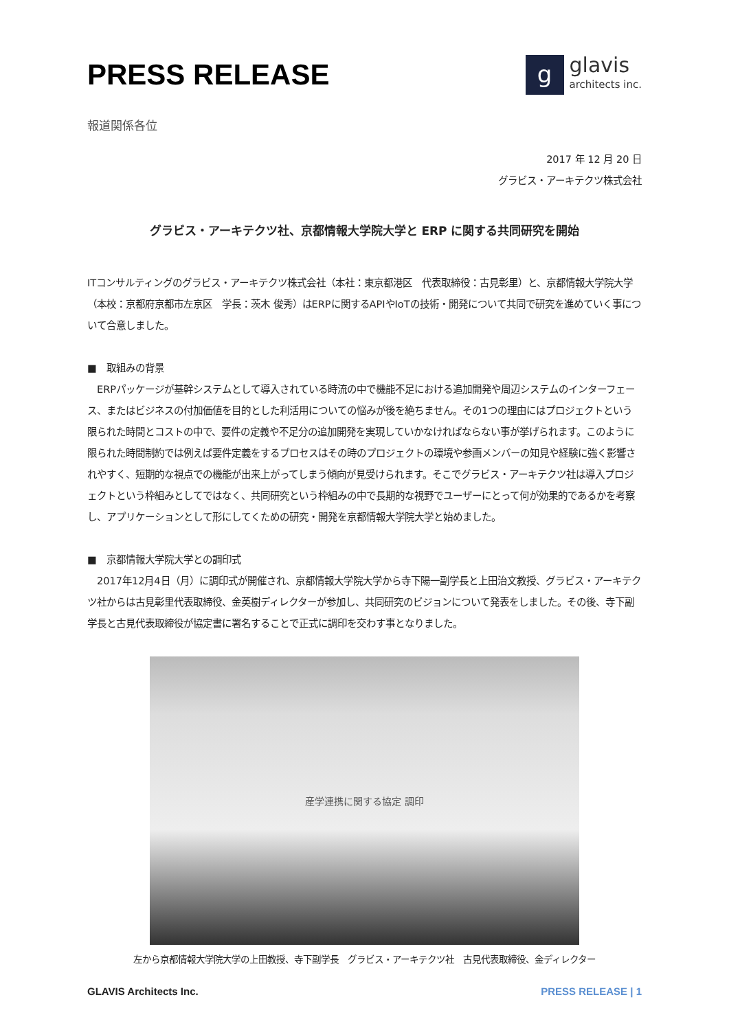PRESS RELEASE
g
glavis
architects inc.
報道関係各位
2017 年 12 月 20 日
グラビス・アーキテクツ株式会社
グラビス・アーキテクツ社、京都情報大学院大学と ERP に関する共同研究を開始
ITコンサルティングのグラビス・アーキテクツ株式会社（本社：東京都港区　代表取締役：古見彰里）と、京都情報大学院大学（本校：京都府京都市左京区　学長：茨木 俊秀）はERPに関するAPIやIoTの技術・開発について共同で研究を進めていく事について合意しました。
■　取組みの背景
　ERPパッケージが基幹システムとして導入されている時流の中で機能不足における追加開発や周辺システムのインターフェース、またはビジネスの付加価値を目的とした利活用についての悩みが後を絶ちません。その1つの理由にはプロジェクトという限られた時間とコストの中で、要件の定義や不足分の追加開発を実現していかなければならない事が挙げられます。このように限られた時間制約では例えば要件定義をするプロセスはその時のプロジェクトの環境や参画メンバーの知見や経験に強く影響されやすく、短期的な視点での機能が出来上がってしまう傾向が見受けられます。そこでグラビス・アーキテクツ社は導入プロジェクトという枠組みとしてではなく、共同研究という枠組みの中で長期的な視野でユーザーにとって何が効果的であるかを考察し、アプリケーションとして形にしてくための研究・開発を京都情報大学院大学と始めました。
■　京都情報大学院大学との調印式
　2017年12月4日（月）に調印式が開催され、京都情報大学院大学から寺下陽一副学長と上田治文教授、グラビス・アーキテクツ社からは古見彰里代表取締役、金英樹ディレクターが参加し、共同研究のビジョンについて発表をしました。その後、寺下副学長と古見代表取締役が協定書に署名することで正式に調印を交わす事となりました。
産学連携に関する協定 調印
左から京都情報大学院大学の上田教授、寺下副学長　グラビス・アーキテクツ社　古見代表取締役、金ディレクター
GLAVIS Architects Inc. PRESS RELEASE | 1